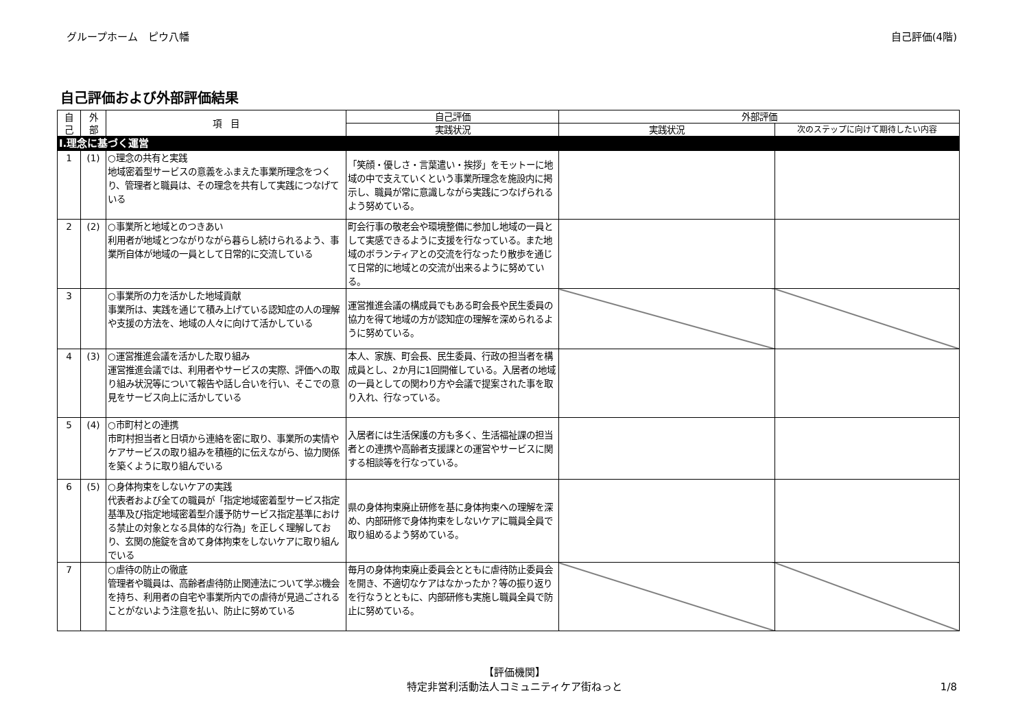グループホーム　ピウ八幡 自己評価(4階)
自己評価および外部評価結果
| 自 己 | 外 部 | 項 目 | 自己評価 | 外部評価 | |
| --- | --- | --- | --- | --- | --- |
| | | | 実践状況 | 実践状況 | 次のステップに向けて期待したい内容 |
| Ⅰ.理念に基づく運営 | | | | | |
| 1 | (1) | ○理念の共有と実践 地域密着型サービスの意義をふまえた事業所理念をつくり、管理者と職員は、その理念を共有して実践につなげている | 「笑顔・優しさ・言葉遣い・挨拶」をモットーに地域の中で支えていくという事業所理念を施設内に掲示し、職員が常に意識しながら実践につなげられるよう努めている。 | | |
| 2 | (2) | ○事業所と地域とのつきあい 利用者が地域とつながりながら暮らし続けられるよう、事業所自体が地域の一員として日常的に交流している | 町会行事の敬老会や環境整備に参加し地域の一員として実感できるように支援を行なっている。また地域のボランティアとの交流を行なったり散歩を通じて日常的に地域との交流が出来るように努めている。 | | |
| 3 | | ○事業所の力を活かした地域貢献 事業所は、実践を通じて積み上げている認知症の人の理解や支援の方法を、地域の人々に向けて活かしている | 運営推進会議の構成員でもある町会長や民生委員の協力を得て地域の方が認知症の理解を深められるように努めている。 | | |
| 4 | (3) | ○運営推進会議を活かした取り組み 運営推進会議では、利用者やサービスの実際、評価への取り組み状況等について報告や話し合いを行い、そこでの意見をサービス向上に活かしている | 本人、家族、町会長、民生委員、行政の担当者を構成員とし、2か月に1回開催している。入居者の地域の一員としての関わり方や会議で提案された事を取り入れ、行なっている。 | | |
| 5 | (4) | ○市町村との連携 市町村担当者と日頃から連絡を密に取り、事業所の実情やケアサービスの取り組みを積極的に伝えながら、協力関係を築くように取り組んでいる | 入居者には生活保護の方も多く、生活福祉課の担当者との連携や高齢者支援課との運営やサービスに関する相談等を行なっている。 | | |
| 6 | (5) | ○身体拘束をしないケアの実践 代表者および全ての職員が「指定地域密着型サービス指定基準及び指定地域密着型介護予防サービス指定基準における禁止の対象となる具体的な行為」を正しく理解しており、玄関の施錠を含めて身体拘束をしないケアに取り組んでいる | 県の身体拘束廃止研修を基に身体拘束への理解を深め、内部研修で身体拘束をしないケアに職員全員で取り組めるよう努めている。 | | |
| 7 | | ○虐待の防止の徹底 管理者や職員は、高齢者虐待防止関連法について学ぶ機会を持ち、利用者の自宅や事業所内での虐待が見過ごされることがないよう注意を払い、防止に努めている | 毎月の身体拘束廃止委員会とともに虐待防止委員会を開き、不適切なケアはなかったか？等の振り返りを行なうとともに、内部研修も実施し職員全員で防止に努めている。 | | |
【評価機関】
特定非営利活動法人コミュニティケア街ねっと
1/8